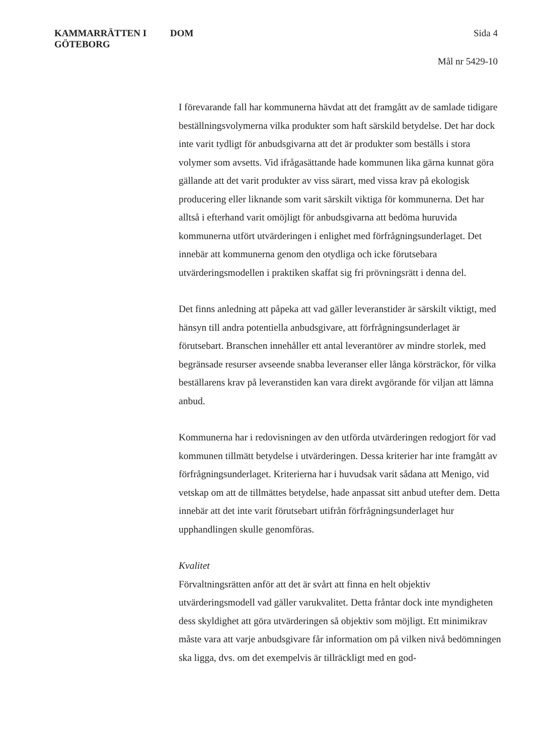KAMMARRÄTTEN I
GÖTEBORG
DOM Sida 4
Mål nr 5429-10
I förevarande fall har kommunerna hävdat att det framgått av de samlade tidigare beställningsvolymerna vilka produkter som haft särskild betydelse. Det har dock inte varit tydligt för anbudsgivarna att det är produkter som beställs i stora volymer som avsetts. Vid ifrågasättande hade kommunen lika gärna kunnat göra gällande att det varit produkter av viss särart, med vissa krav på ekologisk producering eller liknande som varit särskilt viktiga för kommunerna. Det har alltså i efterhand varit omöjligt för anbudsgivarna att bedöma huruvida kommunerna utfört utvärderingen i enlighet med förfrågningsunderlaget. Det innebär att kommunerna genom den otydliga och icke förutsebara utvärderingsmodellen i praktiken skaffat sig fri prövningsrätt i denna del.
Det finns anledning att påpeka att vad gäller leveranstider är särskilt viktigt, med hänsyn till andra potentiella anbudsgivare, att förfrågningsunderlaget är förutsebart. Branschen innehåller ett antal leverantörer av mindre storlek, med begränsade resurser avseende snabba leveranser eller långa körsträckor, för vilka beställarens krav på leveranstiden kan vara direkt avgörande för viljan att lämna anbud.
Kommunerna har i redovisningen av den utförda utvärderingen redogjort för vad kommunen tillmätt betydelse i utvärderingen. Dessa kriterier har inte framgått av förfrågningsunderlaget. Kriterierna har i huvudsak varit sådana att Menigo, vid vetskap om att de tillmättes betydelse, hade anpassat sitt anbud utefter dem. Detta innebär att det inte varit förutsebart utifrån förfrågningsunderlaget hur upphandlingen skulle genomföras.
Kvalitet
Förvaltningsrätten anför att det är svårt att finna en helt objektiv utvärderingsmodell vad gäller varukvalitet. Detta fråntar dock inte myndigheten dess skyldighet att göra utvärderingen så objektiv som möjligt. Ett minimikrav måste vara att varje anbudsgivare får information om på vilken nivå bedömningen ska ligga, dvs. om det exempelvis är tillräckligt med en god-